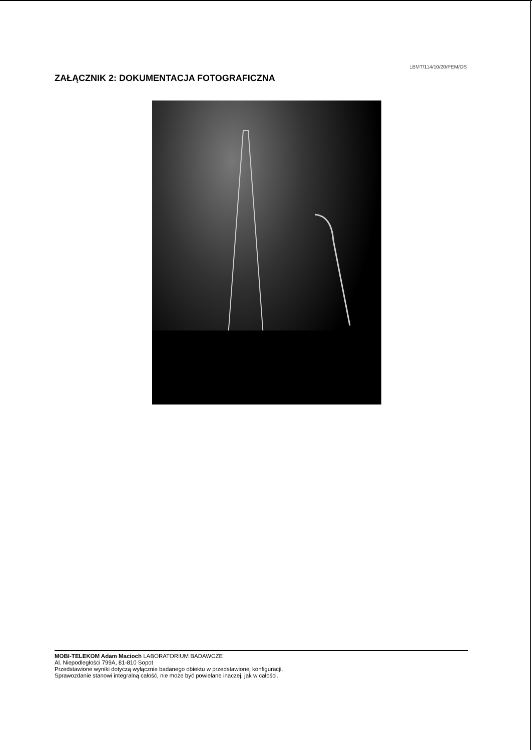LBMT/114/10/20/PEM/OS
ZAŁĄCZNIK 2: DOKUMENTACJA FOTOGRAFICZNA
MOBI-TELEKOM Adam Macioch LABORATORIUM BADAWCZE
Al. Niepodległości 799A, 81-810 Sopot
Przedstawione wyniki dotyczą wyłącznie badanego obiektu w przedstawionej konfiguracji.
Sprawozdanie stanowi integralną całość, nie może być powielane inaczej, jak w całości.